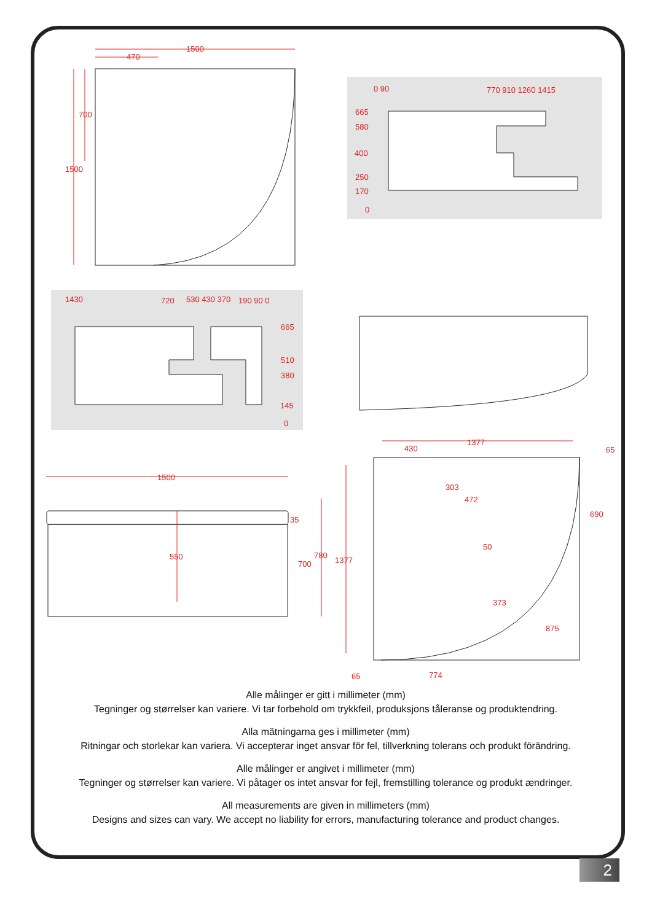1500
470
700
1500
0 90
770 910 1260 1415
665
580
400
250
170
0
1430
720
530 430 370
190 90 0
665
510
380
145
0
1500
35
550
700
780
1377
430
1377
65
303
472
690
50
373
875
774
65
Alle målinger er gitt i millimeter (mm)
Tegninger og størrelser kan variere. Vi tar forbehold om trykkfeil, produksjons tåleranse og produktendring.
Alla mätningarna ges i millimeter (mm)
Ritningar och storlekar kan variera. Vi accepterar inget ansvar för fel, tillverkning tolerans och produkt förändring.
Alle målinger er angivet i millimeter (mm)
Tegninger og størrelser kan variere. Vi påtager os intet ansvar for fejl, fremstilling tolerance og produkt ændringer.
All measurements are given in millimeters (mm)
Designs and sizes can vary. We accept no liability for errors, manufacturing tolerance and product changes.
2